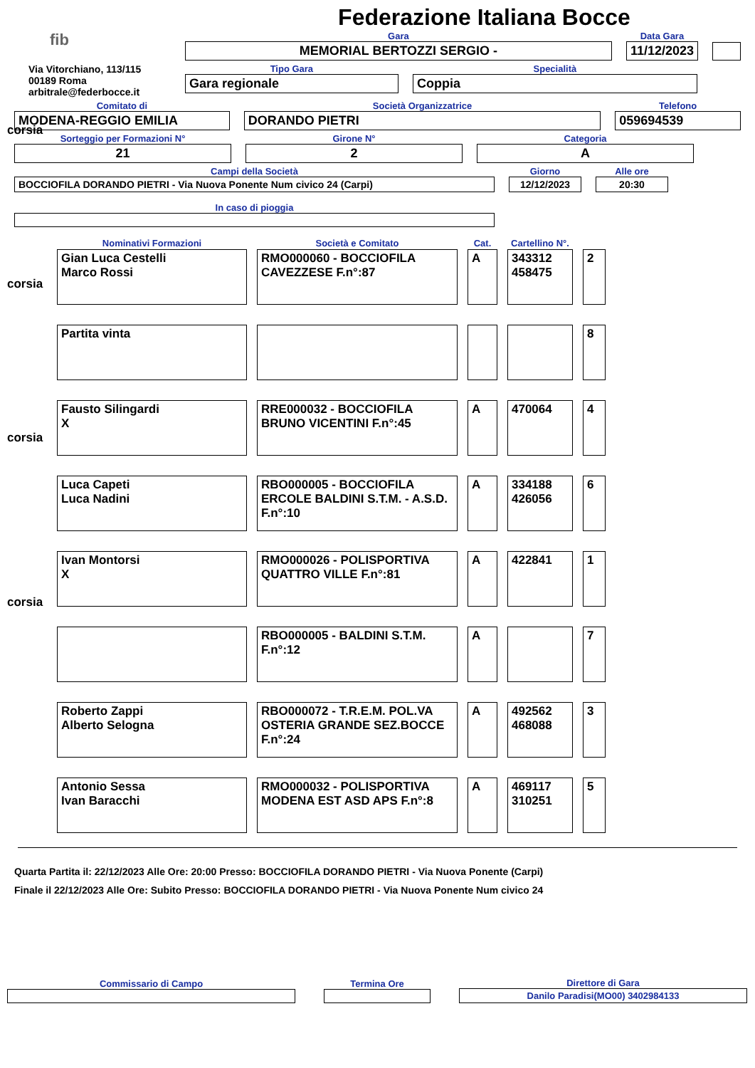Federazione Italiana Bocce
fib
Via Vitorchiano, 113/115
00189 Roma
arbitrale@federbocce.it
Gara
MEMORIAL BERTOZZI SERGIO -
Data Gara
11/12/2023
Tipo Gara
Gara regionale
Specialità
Coppia
Comitato di
MODENA-REGGIO EMILIA
Società Organizzatrice
DORANDO PIETRI
Telefono
059694539
Sorteggio per Formazioni N°
21
Girone N°
2
Categoria
A
Campi della Società
BOCCIOFILA DORANDO PIETRI - Via Nuova Ponente Num civico 24 (Carpi)
Giorno
12/12/2023
Alle ore
20:30
In caso di pioggia
| Nominativi Formazioni | Società e Comitato | Cat. | Cartellino N°. | |
| --- | --- | --- | --- | --- |
| Gian Luca Cestelli Marco Rossi | RMO000060 - BOCCIOFILA CAVEZZESE F.n°:87 | A | 343312 458475 | 2 |
| Partita vinta | | | | 8 |
| Fausto Silingardi X | RRE000032 - BOCCIOFILA BRUNO VICENTINI F.n°:45 | A | 470064 | 4 |
| Luca Capeti Luca Nadini | RBO000005 - BOCCIOFILA ERCOLE BALDINI S.T.M. - A.S.D. F.n°:10 | A | 334188 426056 | 6 |
| Ivan Montorsi X | RMO000026 - POLISPORTIVA QUATTRO VILLE F.n°:81 | A | 422841 | 1 |
| | RBO000005 - BALDINI S.T.M. F.n°:12 | A | | 7 |
| Roberto Zappi Alberto Selogna | RBO000072 - T.R.E.M. POL.VA OSTERIA GRANDE SEZ.BOCCE F.n°:24 | A | 492562 468088 | 3 |
| Antonio Sessa Ivan Baracchi | RMO000032 - POLISPORTIVA MODENA EST ASD APS F.n°:8 | A | 469117 310251 | 5 |
corsia
corsia
corsia
corsia
Quarta Partita il: 22/12/2023 Alle Ore: 20:00 Presso: BOCCIOFILA DORANDO PIETRI - Via Nuova Ponente (Carpi)
Finale il 22/12/2023 Alle Ore: Subito Presso: BOCCIOFILA DORANDO PIETRI - Via Nuova Ponente Num civico 24
Commissario di Campo
Termina Ore
Direttore di Gara
Danilo Paradisi(MO00) 3402984133